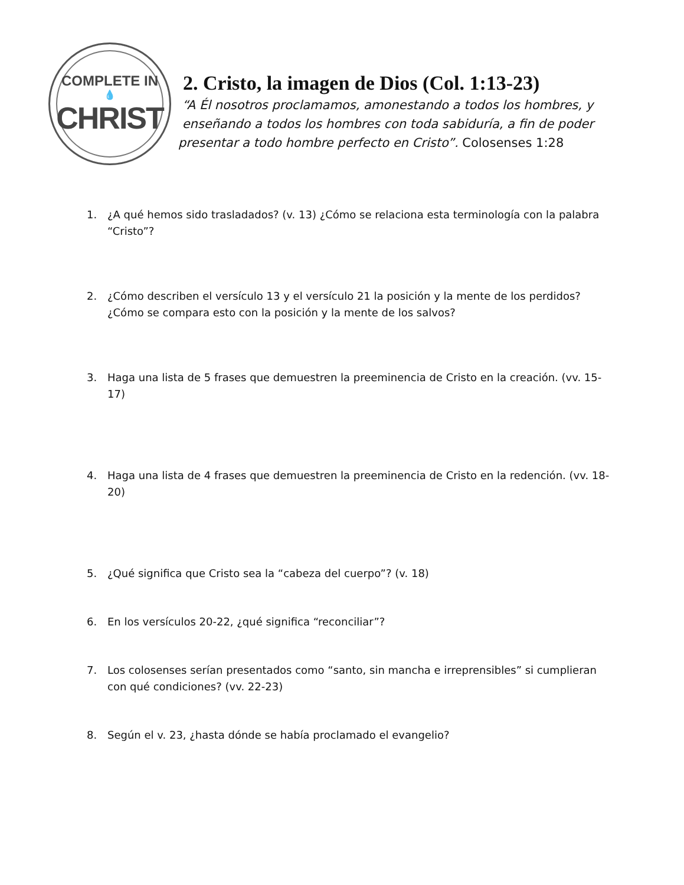COMPLETE IN
💧
CHRIST
2. Cristo, la imagen de Dios (Col. 1:13-23)
“A Él nosotros proclamamos, amonestando a todos los hombres, y
enseñando a todos los hombres con toda sabiduría, a fin de poder
presentar a todo hombre perfecto en Cristo”. Colosenses 1:28
1. ¿A qué hemos sido trasladados? (v. 13) ¿Cómo se relaciona esta terminología con la palabra “Cristo”?
2. ¿Cómo describen el versículo 13 y el versículo 21 la posición y la mente de los perdidos? ¿Cómo se compara esto con la posición y la mente de los salvos?
3. Haga una lista de 5 frases que demuestren la preeminencia de Cristo en la creación. (vv. 15-17)
4. Haga una lista de 4 frases que demuestren la preeminencia de Cristo en la redención. (vv. 18-20)
5. ¿Qué significa que Cristo sea la “cabeza del cuerpo”? (v. 18)
6. En los versículos 20-22, ¿qué significa “reconciliar”?
7. Los colosenses serían presentados como “santo, sin mancha e irreprensibles” si cumplieran con qué condiciones? (vv. 22-23)
8. Según el v. 23, ¿hasta dónde se había proclamado el evangelio?